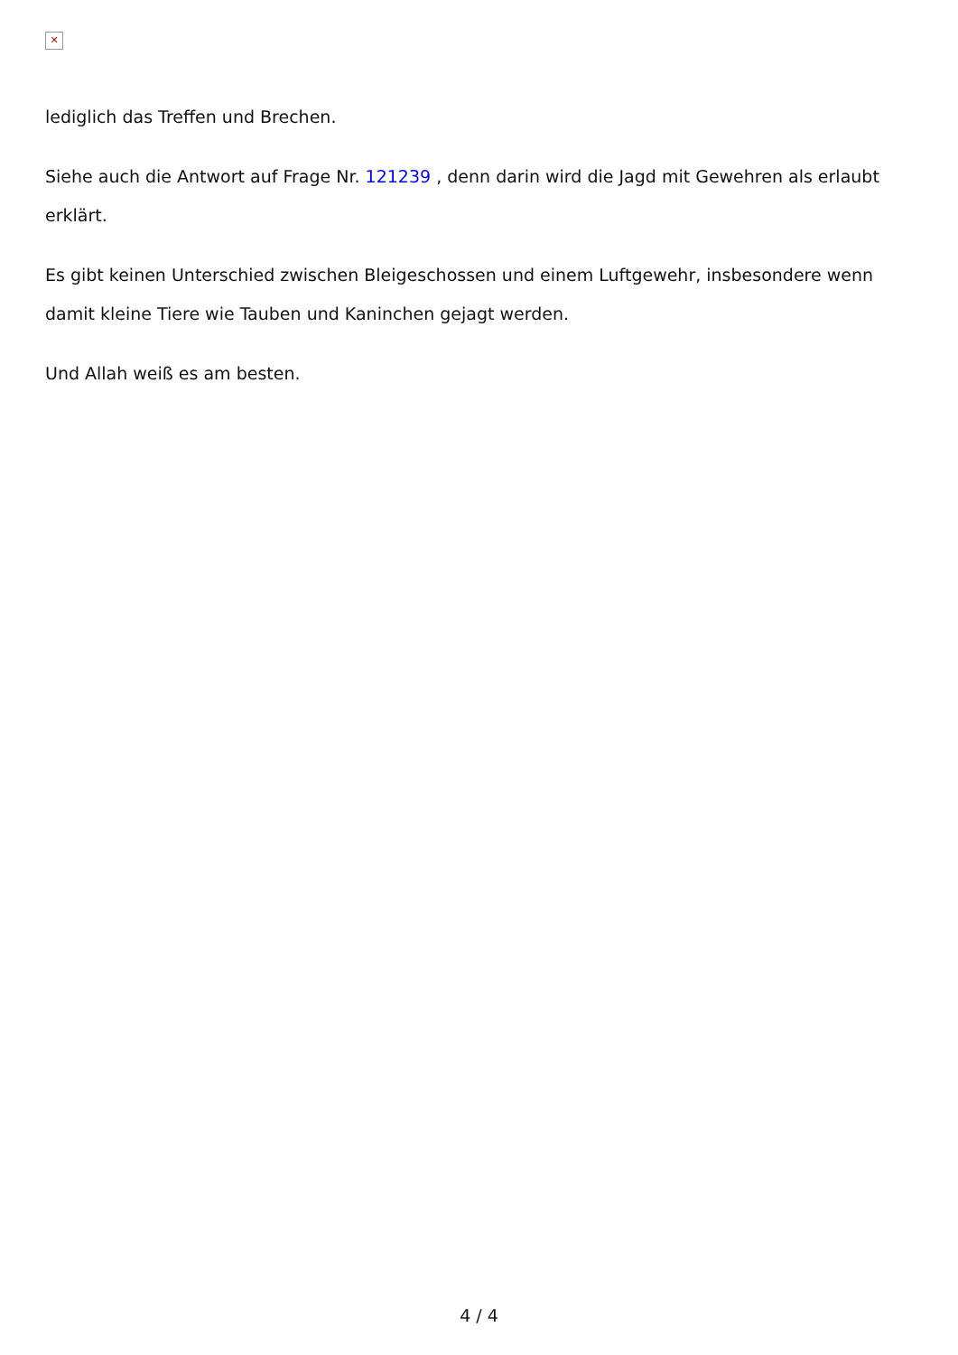✕
lediglich das Treffen und Brechen.
Siehe auch die Antwort auf Frage Nr. 121239 , denn darin wird die Jagd mit Gewehren als erlaubt erklärt.
Es gibt keinen Unterschied zwischen Bleigeschossen und einem Luftgewehr, insbesondere wenn damit kleine Tiere wie Tauben und Kaninchen gejagt werden.
Und Allah weiß es am besten.
4 / 4